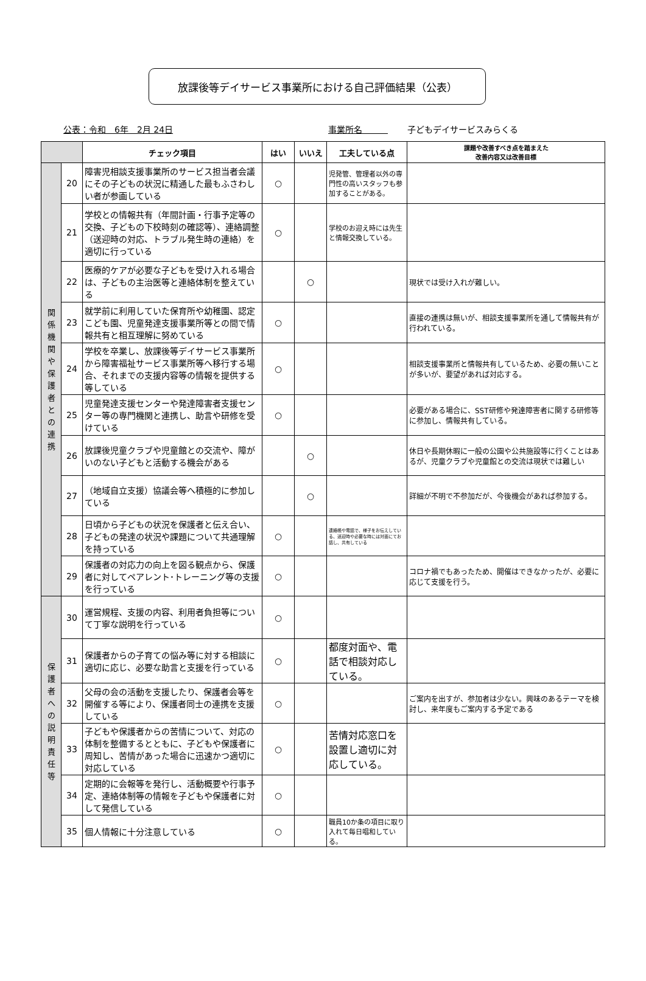放課後等デイサービス事業所における自己評価結果（公表）
公表：令和　6年　2月 24日 事業所名　　　子どもデイサービスみらくる
| | | チェック項目 | はい | いいえ | 工夫している点 | 課題や改善すべき点を踏まえた 改善内容又は改善目標 |
| --- | --- | --- | --- | --- | --- | --- |
| 関 係 機 関 や 保 護 者 と の 連 携 | 20 | 障害児相談支援事業所のサービス担当者会議にその子どもの状況に精通した最もふさわしい者が参画している | ○ | | 児発管、管理者以外の専門性の高いスタッフも参加することがある。 | |
| | 21 | 学校との情報共有（年間計画・行事予定等の交換、子どもの下校時刻の確認等）、連絡調整（送迎時の対応、トラブル発生時の連絡）を適切に行っている | ○ | | 学校のお迎え時には先生と情報交換している。 | |
| | 22 | 医療的ケアが必要な子どもを受け入れる場合は、子どもの主治医等と連絡体制を整えている | | ○ | | 現状では受け入れが難しい。 |
| | 23 | 就学前に利用していた保育所や幼稚園、認定こども園、児童発達支援事業所等との間で情報共有と相互理解に努めている | ○ | | | 直接の連携は無いが、相談支援事業所を通して情報共有が行われている。 |
| | 24 | 学校を卒業し、放課後等デイサービス事業所から障害福祉サービス事業所等へ移行する場合、それまでの支援内容等の情報を提供する等している | ○ | | | 相談支援事業所と情報共有しているため、必要の無いことが多いが、要望があれば対応する。 |
| | 25 | 児童発達支援センターや発達障害者支援センター等の専門機関と連携し、助言や研修を受けている | ○ | | | 必要がある場合に、SST研修や発達障害者に関する研修等に参加し、情報共有している。 |
| | 26 | 放課後児童クラブや児童館との交流や、障がいのない子どもと活動する機会がある | | ○ | | 休日や長期休暇に一般の公園や公共施設等に行くことはあるが、児童クラブや児童館との交流は現状では難しい |
| | 27 | （地域自立支援）協議会等へ積極的に参加している | | ○ | | 詳細が不明で不参加だが、今後機会があれば参加する。 |
| | 28 | 日頃から子どもの状況を保護者と伝え合い、子どもの発達の状況や課題について共通理解を持っている | ○ | | 連絡帳や電話で、様子をお伝えしている、送迎時や必要な時には対面にてお話し、共有している | |
| | 29 | 保護者の対応力の向上を図る観点から、保護者に対してペアレント･トレーニング等の支援を行っている | ○ | | | コロナ禍でもあったため、開催はできなかったが、必要に応じて支援を行う。 |
| 保 護 者 へ の 説 明 責 任 等 | 30 | 運営規程、支援の内容、利用者負担等について丁寧な説明を行っている | ○ | | | |
| | 31 | 保護者からの子育ての悩み等に対する相談に適切に応じ、必要な助言と支援を行っている | ○ | | 都度対面や、電話で相談対応している。 | |
| | 32 | 父母の会の活動を支援したり、保護者会等を開催する等により、保護者同士の連携を支援している | ○ | | | ご案内を出すが、参加者は少ない。興味のあるテーマを検討し、来年度もご案内する予定である |
| | 33 | 子どもや保護者からの苦情について、対応の体制を整備するとともに、子どもや保護者に周知し、苦情があった場合に迅速かつ適切に対応している | ○ | | 苦情対応窓口を設置し適切に対応している。 | |
| | 34 | 定期的に会報等を発行し、活動概要や行事予定、連絡体制等の情報を子どもや保護者に対して発信している | ○ | | | |
| | 35 | 個人情報に十分注意している | ○ | | 職員10か条の項目に取り入れて毎日唱和している。 | |